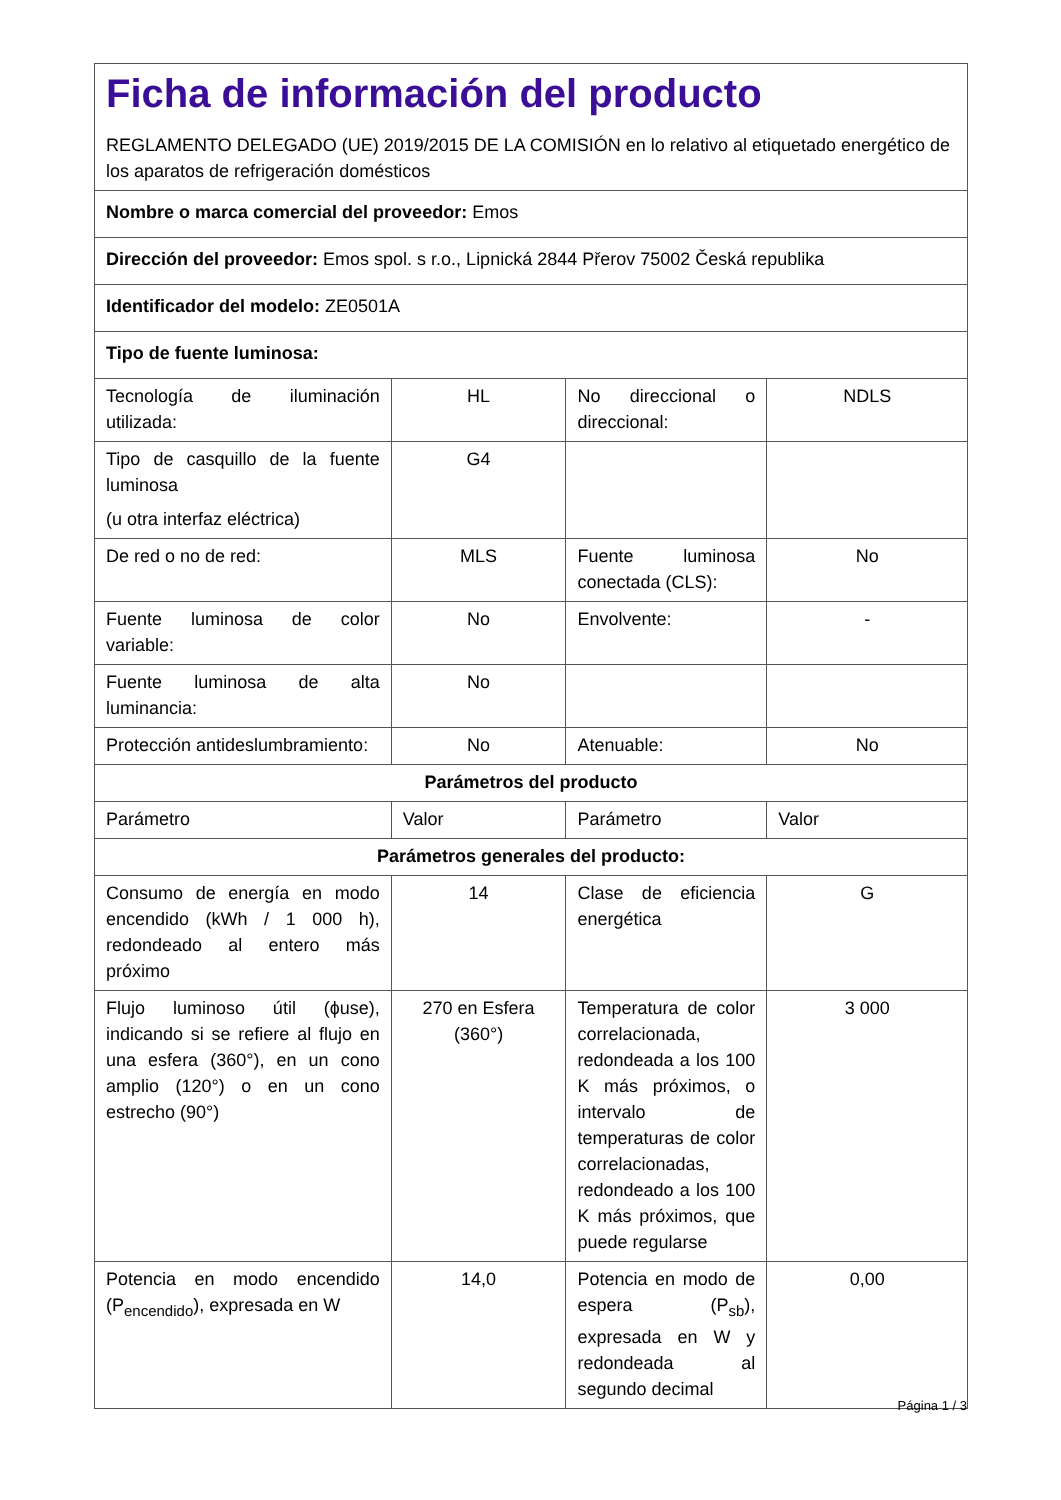| Ficha de información del producto REGLAMENTO DELEGADO (UE) 2019/2015 DE LA COMISIÓN en lo relativo al etiquetado energético de los aparatos de refrigeración domésticos | | | |
| Nombre o marca comercial del proveedor: Emos | | | |
| Dirección del proveedor: Emos spol. s r.o., Lipnická 2844 Přerov 75002 Česká republika | | | |
| Identificador del modelo: ZE0501A | | | |
| Tipo de fuente luminosa: | | | |
| Tecnología de iluminación utilizada: | HL | No direccional o direccional: | NDLS |
| Tipo de casquillo de la fuente luminosa (u otra interfaz eléctrica) | G4 | | |
| De red o no de red: | MLS | Fuente luminosa conectada (CLS): | No |
| Fuente luminosa de color variable: | No | Envolvente: | - |
| Fuente luminosa de alta luminancia: | No | | |
| Protección antideslumbramiento: | No | Atenuable: | No |
| Parámetros del producto | | | |
| Parámetro | Valor | Parámetro | Valor |
| Parámetros generales del producto: | | | |
| Consumo de energía en modo encendido (kWh / 1 000 h), redondeado al entero más próximo | 14 | Clase de eficiencia energética | G |
| Flujo luminoso útil (ɸuse), indicando si se refiere al flujo en una esfera (360°), en un cono amplio (120°) o en un cono estrecho (90°) | 270 en Esfera (360°) | Temperatura de color correlacionada, redondeada a los 100 K más próximos, o intervalo de temperaturas de color correlacionadas, redondeado a los 100 K más próximos, que puede regularse | 3 000 |
| Potencia en modo encendido (P<sub>encendido</sub>), expresada en W | 14,0 | Potencia en modo de espera (P<sub>sb</sub>), expresada en W y redondeada al segundo decimal | 0,00 |
Página 1 / 3